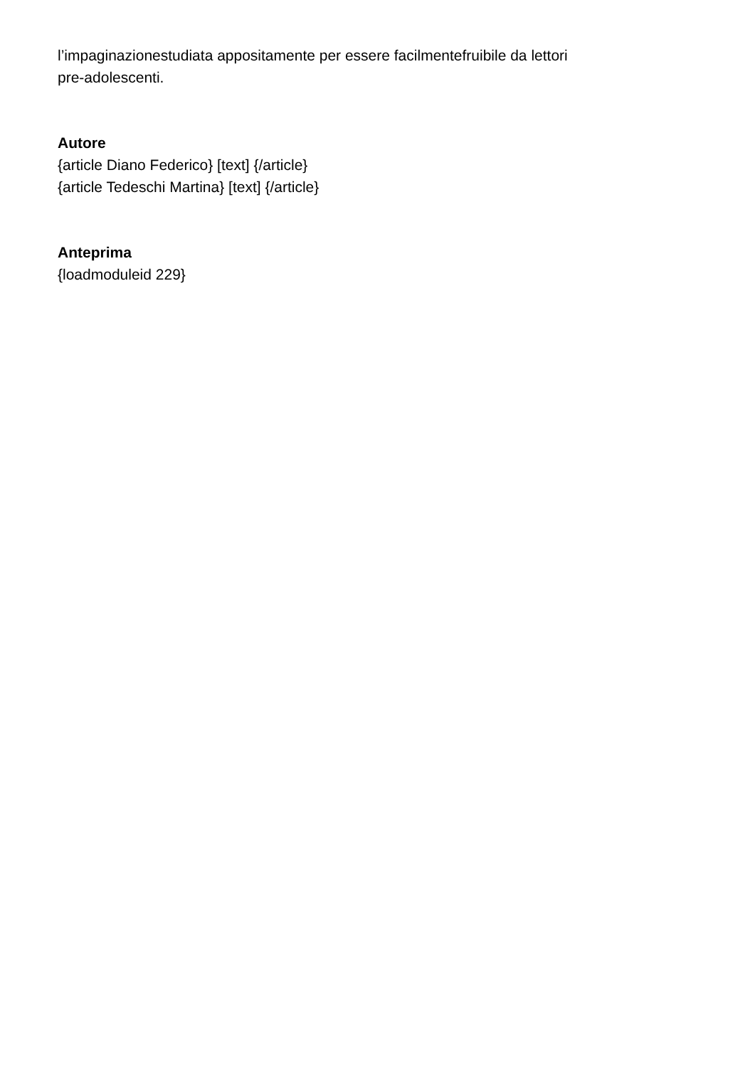l’impaginazionestudiata appositamente per essere facilmentefruibile da lettori
pre-adolescenti.
Autore
{article Diano Federico} [text] {/article}
{article Tedeschi Martina} [text] {/article}
Anteprima
{loadmoduleid 229}